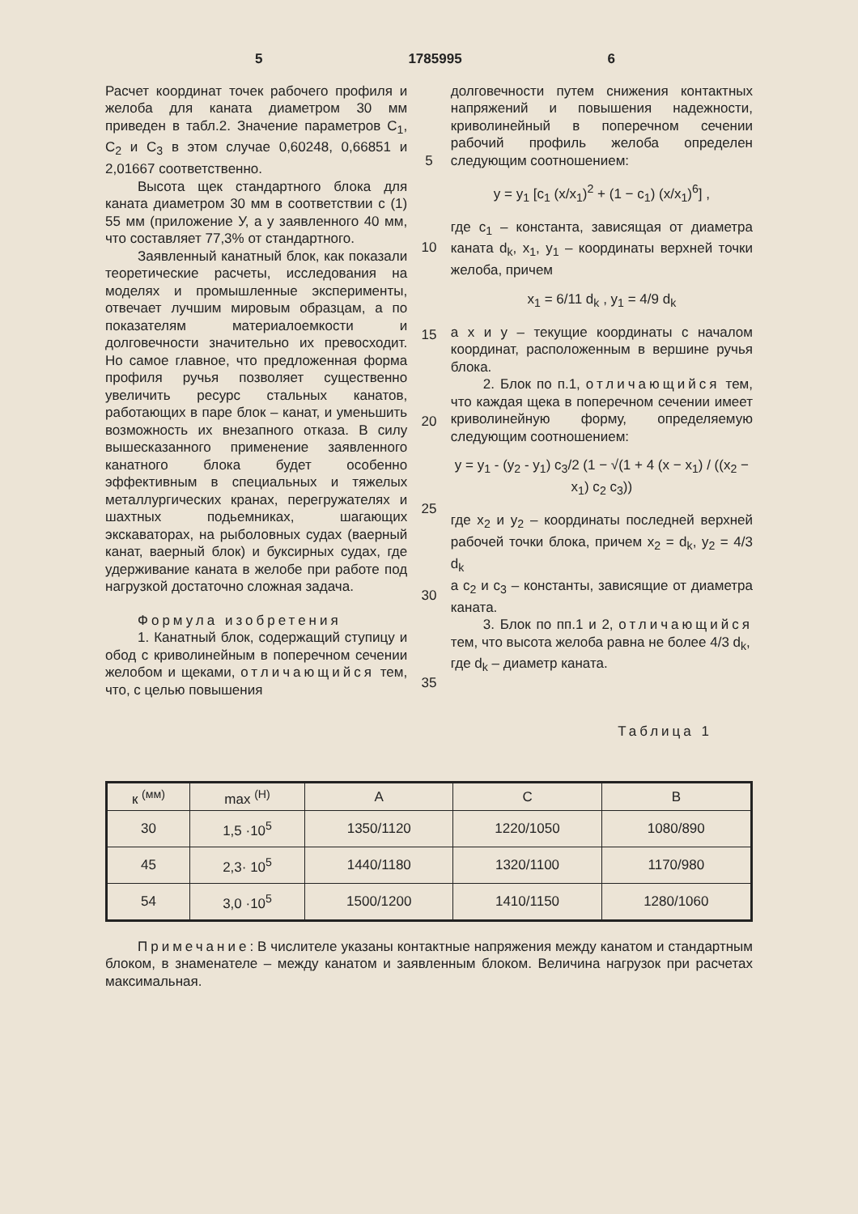5 1785995 6
Расчет координат точек рабочего профиля и желоба для каната диаметром 30 мм приведен в табл.2. Значение параметров C<sub>1</sub>, C<sub>2</sub> и C<sub>3</sub> в этом случае 0,60248, 0,66851 и 2,01667 соответственно.
Высота щек стандартного блока для каната диаметром 30 мм в соответствии с (1) 55 мм (приложение У, а у заявленного 40 мм, что составляет 77,3% от стандартного.
Заявленный канатный блок, как показали теоретические расчеты, исследования на моделях и промышленные эксперименты, отвечает лучшим мировым образцам, а по показателям материалоемкости и долговечности значительно их превосходит. Но самое главное, что предложенная форма профиля ручья позволяет существенно увеличить ресурс стальных канатов, работающих в паре блок – канат, и уменьшить возможность их внезапного отказа. В силу вышесказанного применение заявленного канатного блока будет особенно эффективным в специальных и тяжелых металлургических кранах, перегружателях и шахтных подьемниках, шагающих экскаваторах, на рыболовных судах (ваерный канат, ваерный блок) и буксирных судах, где удерживание каната в желобе при работе под нагрузкой достаточно сложная задача.
Формула изобретения
1. Канатный блок, содержащий ступицу и обод с криволинейным в поперечном сечении желобом и щеками, отличающийся тем, что, с целью повышения
5
10
15
20
25
30
35
долговечности путем снижения контактных напряжений и повышения надежности, криволинейный в поперечном сечении рабочий профиль желоба определен следующим соотношением:
y = y<sub>1</sub> [c<sub>1</sub> (x/x<sub>1</sub>)<sup>2</sup> + (1 − c<sub>1</sub>) (x/x<sub>1</sub>)<sup>6</sup>] ,
где c<sub>1</sub> – константа, зависящая от диаметра каната d<sub>k</sub>, x<sub>1</sub>, y<sub>1</sub> – координаты верхней точки желоба, причем
x<sub>1</sub> = 6/11 d<sub>k</sub> , y<sub>1</sub> = 4/9 d<sub>k</sub>
а x и y – текущие координаты с началом координат, расположенным в вершине ручья блока.
2. Блок по п.1, отличающийся тем, что каждая щека в поперечном сечении имеет криволинейную форму, определяемую следующим соотношением:
y = y<sub>1</sub> - (y<sub>2</sub> - y<sub>1</sub>) c<sub>3</sub>/2 (1 − √(1 + 4 (x − x<sub>1</sub>) / ((x<sub>2</sub> − x<sub>1</sub>) c<sub>2</sub> c<sub>3</sub>))
где x<sub>2</sub> и y<sub>2</sub> – координаты последней верхней рабочей точки блока, причем x<sub>2</sub> = d<sub>k</sub>, y<sub>2</sub> = 4/3 d<sub>k</sub>
а c<sub>2</sub> и c<sub>3</sub> – константы, зависящие от диаметра каната.
3. Блок по пп.1 и 2, отличающийся тем, что высота желоба равна не более 4/3 d<sub>k</sub>,
где d<sub>k</sub> – диаметр каната.
Таблица 1
| к <sup>(мм)</sup> | max <sup>(Н)</sup> | A | C | B |
| --- | --- | --- | --- | --- |
| 30 | 1,5 ·10<sup>5</sup> | 1350/1120 | 1220/1050 | 1080/890 |
| 45 | 2,3· 10<sup>5</sup> | 1440/1180 | 1320/1100 | 1170/980 |
| 54 | 3,0 ·10<sup>5</sup> | 1500/1200 | 1410/1150 | 1280/1060 |
Примечание: В числителе указаны контактные напряжения между канатом и стандартным блоком, в знаменателе – между канатом и заявленным блоком. Величина нагрузок при расчетах максимальная.